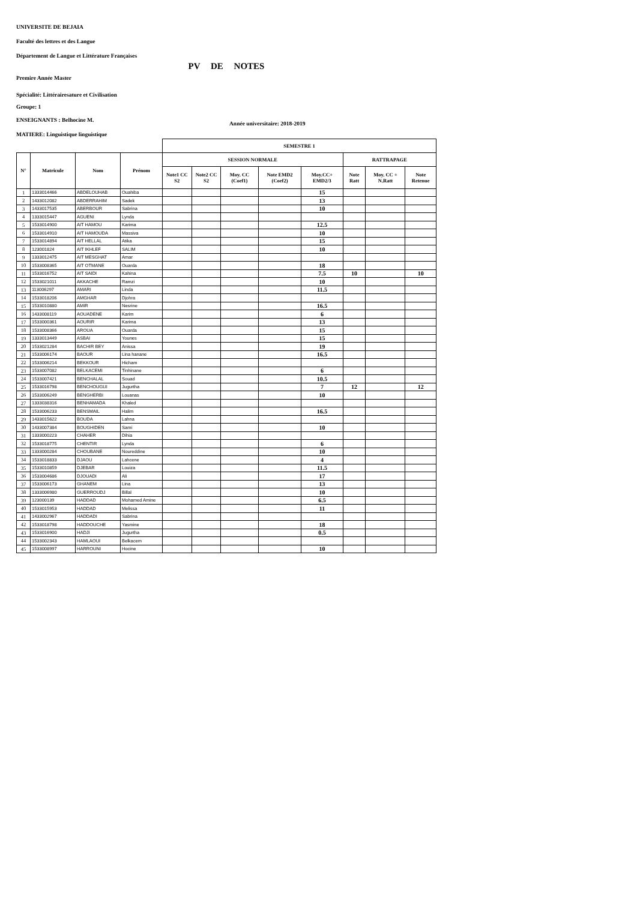UNIVERSITE DE BEJAIA
Faculté des lettres et des Langue
Département de Langue et Littérature Françaises
PV DE NOTES
Premire Année Master
Spécialité: Littérairesature et Civilisation
Groupe: 1
ENSEIGNANTS : Belhocine M.
Année universitaire: 2018-2019
MATIERE: Linguistique linguistique
| | | | | SEMESTRE 1 | | | | | | | |
| --- | --- | --- | --- | --- | --- | --- | --- | --- | --- | --- | --- |
| N° | Matricule | Nom | Prénom | SESSION NORMALE | | | | | RATTRAPAGE | | |
| | | | | Note1 CC S2 | Note2 CC S2 | Moy. CC (Coef1) | Note EMD2 (Coef2) | Moy.CC+ EMD2/3 | Note Ratt | Moy. CC + N.Ratt | Note Retenue |
| 1 | 1333014466 | ABDELOUHAB | Ouahiba | | | | | 15 | | | |
| 2 | 1433012082 | ABDERRAHIM | Sadek | | | | | 13 | | | |
| 3 | 1433017535 | ABERBOUR | Sabrina | | | | | 10 | | | |
| 4 | 1333015447 | AGUENI | Lynda | | | | | | | | |
| 5 | 1533014900 | AIT HAMOU | Karima | | | | | 12.5 | | | |
| 6 | 1533014910 | AIT HAMOUDA | Massiva | | | | | 10 | | | |
| 7 | 1533014894 | AIT HELLAL | Atika | | | | | 15 | | | |
| 8 | 123001824 | AIT IKHLEF | SALIM | | | | | 10 | | | |
| 9 | 1333012475 | AIT MESGHAT | Amar | | | | | | | | |
| 10 | 1533008365 | AIT OTMANE | Ouarda | | | | | 18 | | | |
| 11 | 1533016752 | AIT SAIDI | Kahina | | | | | 7.5 | 10 | | 10 |
| 12 | 1533021011 | AKKACHE | Ramzi | | | | | 10 | | | |
| 13 | 113006297 | AMARI | Linda | | | | | 11.5 | | | |
| 14 | 1533018206 | AMGHAR | Djohra | | | | | | | | |
| 15 | 1533010880 | AMIR | Nesrine | | | | | 16.5 | | | |
| 16 | 1433008119 | AOUADENE | Karim | | | | | 6 | | | |
| 17 | 1533000361 | AOURIR | Karima | | | | | 13 | | | |
| 18 | 1533008366 | AROUA | Ouarda | | | | | 15 | | | |
| 19 | 1333013449 | ASBAI | Younes | | | | | 15 | | | |
| 20 | 1533021284 | BACHIR BEY | Anissa | | | | | 19 | | | |
| 21 | 1533006174 | BAOUR | Lina hanane | | | | | 16.5 | | | |
| 22 | 1533006214 | BEKKOUR | Hicham | | | | | | | | |
| 23 | 1533007082 | BELKACEMI | Tinhinane | | | | | 6 | | | |
| 24 | 1533007421 | BENCHALAL | Souad | | | | | 10.5 | | | |
| 25 | 1533016798 | BENCHOUGUI | Jugurtha | | | | | 7 | 12 | | 12 |
| 26 | 1533006249 | BENGHERBI | Louanas | | | | | 10 | | | |
| 27 | 1333038316 | BENHAMADA | Khaled | | | | | | | | |
| 28 | 1533006233 | BENSMAIL | Halim | | | | | 16.5 | | | |
| 29 | 1433015622 | BOUDA | Lahna | | | | | | | | |
| 30 | 1433007384 | BOUGHIDEN | Sami | | | | | 10 | | | |
| 31 | 1333000223 | CHAHER | Dihia | | | | | | | | |
| 32 | 1533018775 | CHENTIR | Lynda | | | | | 6 | | | |
| 33 | 1333000284 | CHOUBANE | Noureddine | | | | | 10 | | | |
| 34 | 1533018833 | DJAOU | Lahcene | | | | | 4 | | | |
| 35 | 1533010859 | DJEBAR | Louiza | | | | | 11.5 | | | |
| 36 | 1533004686 | DJOUADI | Ali | | | | | 17 | | | |
| 37 | 1533006173 | GHANEM | Lina | | | | | 13 | | | |
| 38 | 1333006980 | GUERROUDJ | Billal | | | | | 10 | | | |
| 39 | 123000139 | HADDAD | Mohamed Amine | | | | | 6.5 | | | |
| 40 | 1533015953 | HADDAD | Melissa | | | | | 11 | | | |
| 41 | 1433002967 | HADDADI | Sabrina | | | | | | | | |
| 42 | 1533018798 | HADDOUCHE | Yasmine | | | | | 18 | | | |
| 43 | 1533016900 | HADJI | Jugurtha | | | | | 0.5 | | | |
| 44 | 1533002343 | HAMLAOUI | Belkacem | | | | | | | | |
| 45 | 1533008997 | HARROUNI | Hocine | | | | | 10 | | | |